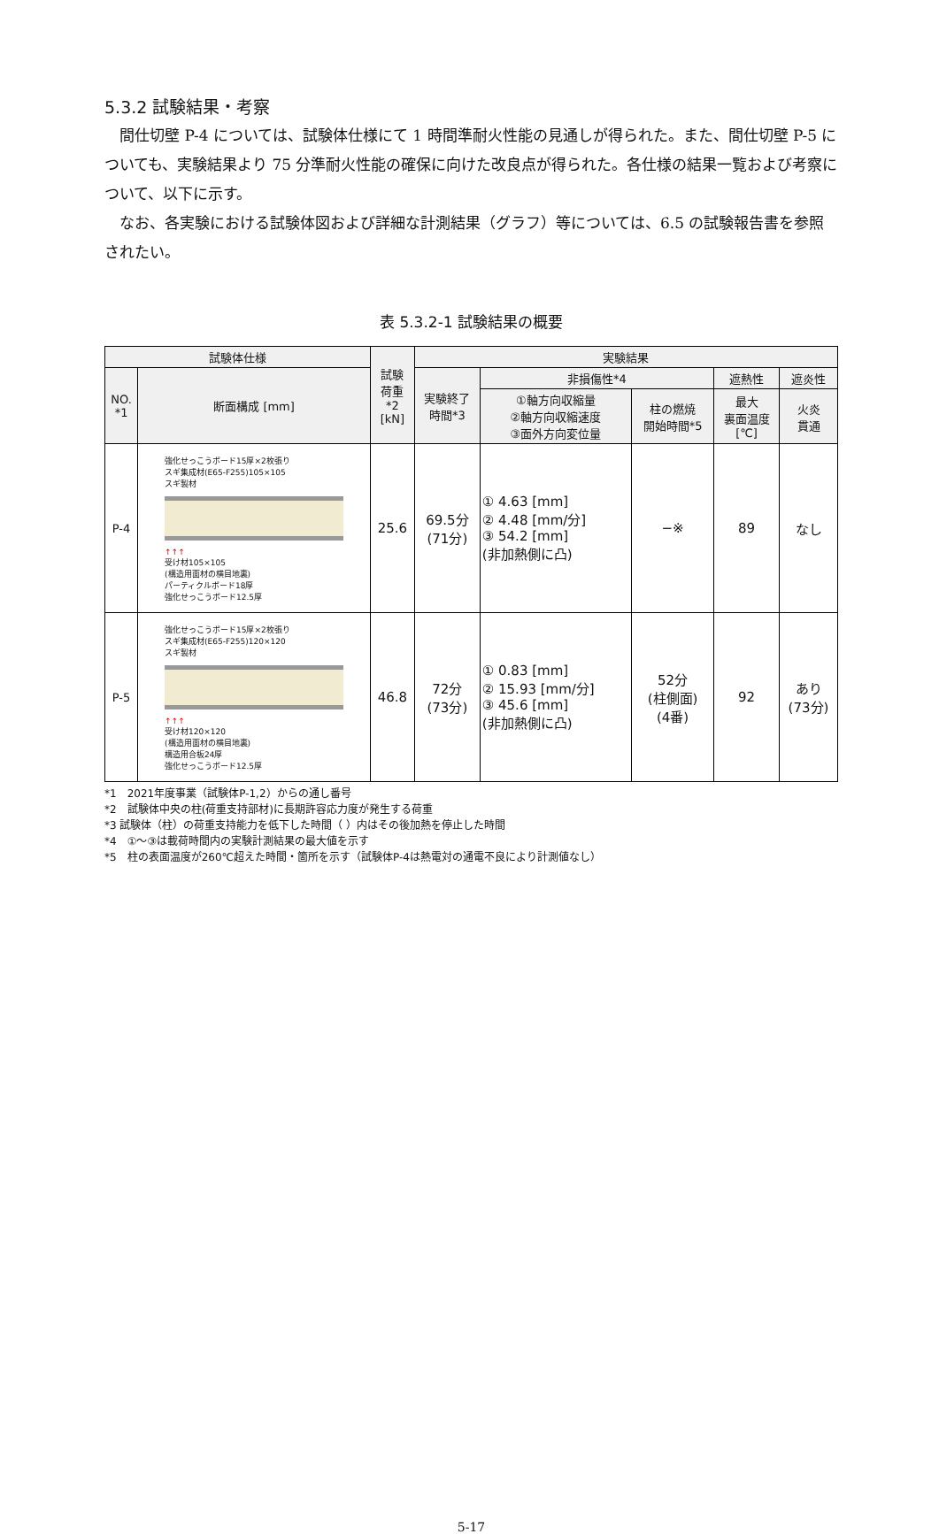5.3.2 試験結果・考察
間仕切壁 P-4 については、試験体仕様にて 1 時間準耐火性能の見通しが得られた。また、間仕切壁 P-5 についても、実験結果より 75 分準耐火性能の確保に向けた改良点が得られた。各仕様の結果一覧および考察について、以下に示す。
なお、各実験における試験体図および詳細な計測結果（グラフ）等については、6.5 の試験報告書を参照されたい。
表 5.3.2-1 試験結果の概要
| 試験体仕様 | | 試験 荷重 *2 [kN] | 実験結果 | | | | |
| --- | --- | --- | --- | --- | --- | --- | --- |
| NO. *1 | 断面構成 [mm] | | 実験終了 時間*3 | 非損傷性*4 | | 遮熱性 | 遮炎性 |
| | | | | ①軸方向収縮量 ②軸方向収縮速度 ③面外方向変位量 | 柱の燃焼 開始時間*5 | 最大 裏面温度 [℃] | 火炎 貫通 |
| P-4 | 強化せっこうボード15厚×2枚張り スギ集成材(E65-F255)105×105 スギ製材 ↑↑↑ 受け材105×105 (構造用面材の横目地裏) パーティクルボード18厚 強化せっこうボード12.5厚 | 25.6 | 69.5分 (71分) | ① 4.63 [mm] ② 4.48 [mm/分] ③ 54.2 [mm] (非加熱側に凸) | −※ | 89 | なし |
| P-5 | 強化せっこうボード15厚×2枚張り スギ集成材(E65-F255)120×120 スギ製材 ↑↑↑ 受け材120×120 (構造用面材の横目地裏) 構造用合板24厚 強化せっこうボード12.5厚 | 46.8 | 72分 (73分) | ① 0.83 [mm] ② 15.93 [mm/分] ③ 45.6 [mm] (非加熱側に凸) | 52分 (柱側面) (4番) | 92 | あり (73分) |
*1　2021年度事業（試験体P-1,2）からの通し番号
*2　試験体中央の柱(荷重支持部材)に長期許容応力度が発生する荷重
*3 試験体（柱）の荷重支持能力を低下した時間（ ）内はその後加熱を停止した時間
*4　①～③は載荷時間内の実験計測結果の最大値を示す
*5　柱の表面温度が260℃超えた時間・箇所を示す（試験体P-4は熱電対の通電不良により計測値なし）
5-17